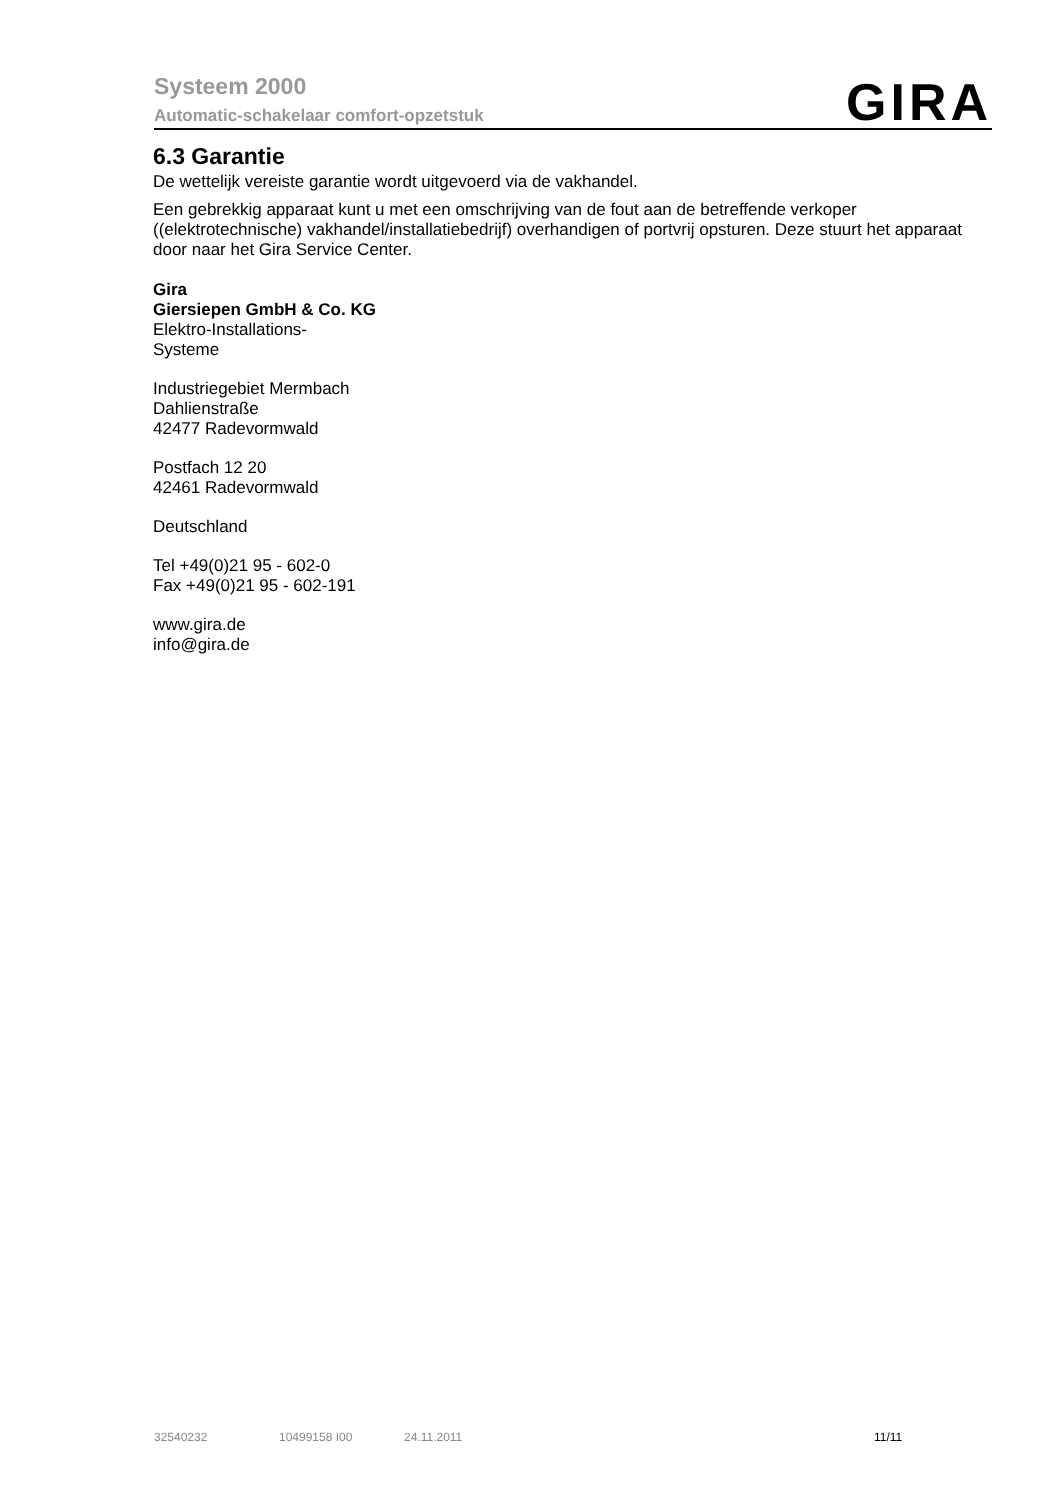Systeem 2000
Automatic-schakelaar comfort-opzetstuk
GIRA
6.3 Garantie
De wettelijk vereiste garantie wordt uitgevoerd via de vakhandel.
Een gebrekkig apparaat kunt u met een omschrijving van de fout aan de betreffende verkoper ((elektrotechnische) vakhandel/installatiebedrijf) overhandigen of portvrij opsturen. Deze stuurt het apparaat door naar het Gira Service Center.
Gira
Giersiepen GmbH & Co. KG
Elektro-Installations-
Systeme
Industriegebiet Mermbach
Dahlienstraße
42477 Radevormwald
Postfach 12 20
42461 Radevormwald
Deutschland
Tel +49(0)21 95 - 602-0
Fax +49(0)21 95 - 602-191
www.gira.de
info@gira.de
32540232 10499158 I00 24.11.2011 11/11